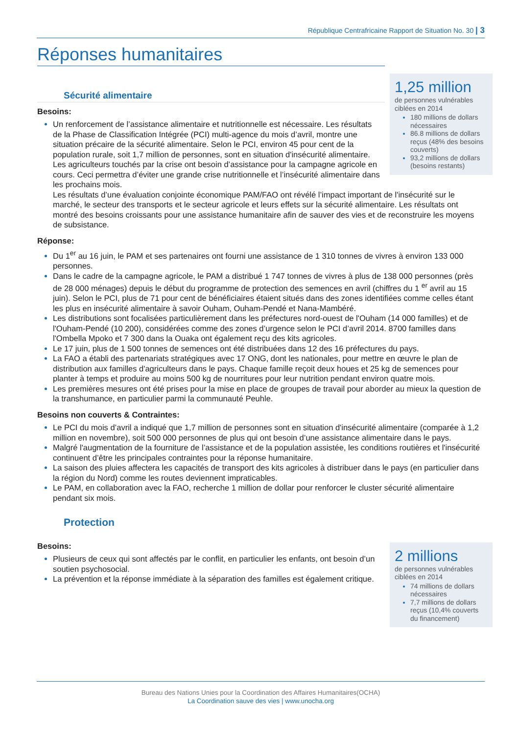République Centrafricaine Rapport de Situation No. 30 | 3
Réponses humanitaires
1,25 million
de personnes vulnérables ciblées en 2014
180 millions de dollars nécessaires
86.8 millions de dollars reçus (48% des besoins couverts)
93,2 millions de dollars (besoins restants)
Sécurité alimentaire
Besoins:
Un renforcement de l’assistance alimentaire et nutritionnelle est nécessaire. Les résultats de la Phase de Classification Intégrée (PCI) multi-agence du mois d’avril, montre une situation précaire de la sécurité alimentaire. Selon le PCI, environ 45 pour cent de la population rurale, soit 1,7 million de personnes, sont en situation d'insécurité alimentaire. Les agriculteurs touchés par la crise ont besoin d’assistance pour la campagne agricole en cours. Ceci permettra d’éviter une grande crise nutritionnelle et l’insécurité alimentaire dans les prochains mois.
Les résultats d’une évaluation conjointe économique PAM/FAO ont révélé l’impact important de l'insécurité sur le marché, le secteur des transports et le secteur agricole et leurs effets sur la sécurité alimentaire. Les résultats ont montré des besoins croissants pour une assistance humanitaire afin de sauver des vies et de reconstruire les moyens de subsistance.
Réponse:
Du 1<sup>er</sup> au 16 juin, le PAM et ses partenaires ont fourni une assistance de 1 310 tonnes de vivres à environ 133 000 personnes.
Dans le cadre de la campagne agricole, le PAM a distribué 1 747 tonnes de vivres à plus de 138 000 personnes (près de 28 000 ménages) depuis le début du programme de protection des semences en avril (chiffres du 1 <sup>er</sup> avril au 15 juin). Selon le PCI, plus de 71 pour cent de bénéficiaires étaient situés dans des zones identifiées comme celles étant les plus en insécurité alimentaire à savoir Ouham, Ouham-Pendé et Nana-Mambéré.
Les distributions sont focalisées particulièrement dans les préfectures nord-ouest de l'Ouham (14 000 familles) et de l'Ouham-Pendé (10 200), considérées comme des zones d’urgence selon le PCI d’avril 2014. 8700 familles dans l'Ombella Mpoko et 7 300 dans la Ouaka ont également reçu des kits agricoles.
Le 17 juin, plus de 1 500 tonnes de semences ont été distribuées dans 12 des 16 préfectures du pays.
La FAO a établi des partenariats stratégiques avec 17 ONG, dont les nationales, pour mettre en œuvre le plan de distribution aux familles d'agriculteurs dans le pays. Chaque famille reçoit deux houes et 25 kg de semences pour planter à temps et produire au moins 500 kg de nourritures pour leur nutrition pendant environ quatre mois.
Les premières mesures ont été prises pour la mise en place de groupes de travail pour aborder au mieux la question de la transhumance, en particulier parmi la communauté Peuhle.
Besoins non couverts & Contraintes:
Le PCI du mois d’avril a indiqué que 1,7 million de personnes sont en situation d'insécurité alimentaire (comparée à 1,2 million en novembre), soit 500 000 personnes de plus qui ont besoin d’une assistance alimentaire dans le pays.
Malgré l'augmentation de la fourniture de l’assistance et de la population assistée, les conditions routières et l'insécurité continuent d’être les principales contraintes pour la réponse humanitaire.
La saison des pluies affectera les capacités de transport des kits agricoles à distribuer dans le pays (en particulier dans la région du Nord) comme les routes deviennent impraticables.
Le PAM, en collaboration avec la FAO, recherche 1 million de dollar pour renforcer le cluster sécurité alimentaire pendant six mois.
Protection
2 millions
de personnes vulnérables ciblées en 2014
74 millions de dollars nécessaires
7,7 millions de dollars reçus (10,4% couverts du financement)
Besoins:
Plusieurs de ceux qui sont affectés par le conflit, en particulier les enfants, ont besoin d’un soutien psychosocial.
La prévention et la réponse immédiate à la séparation des familles est également critique.
Bureau des Nations Unies pour la Coordination des Affaires Humanitaires(OCHA)
La Coordination sauve des vies | www.unocha.org